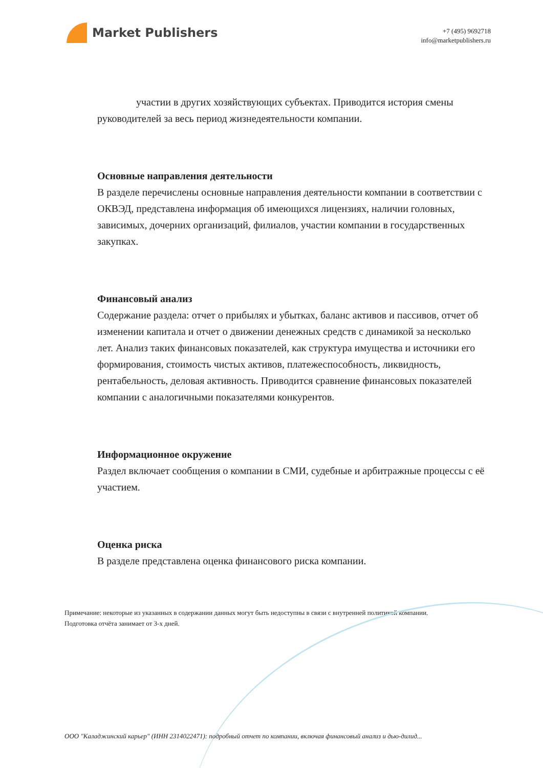Market Publishers
+7 (495) 9692718
info@marketpublishers.ru
участии в других хозяйствующих субъектах. Приводится история смены руководителей за весь период жизнедеятельности компании.
Основные направления деятельности
В разделе перечислены основные направления деятельности компании в соответствии с ОКВЭД, представлена информация об имеющихся лицензиях, наличии головных, зависимых, дочерних организаций, филиалов, участии компании в государственных закупках.
Финансовый анализ
Содержание раздела: отчет о прибылях и убытках, баланс активов и пассивов, отчет об изменении капитала и отчет о движении денежных средств с динамикой за несколько лет. Анализ таких финансовых показателей, как структура имущества и источники его формирования, стоимость чистых активов, платежеспособность, ликвидность, рентабельность, деловая активность. Приводится сравнение финансовых показателей компании с аналогичными показателями конкурентов.
Информационное окружение
Раздел включает сообщения о компании в СМИ, судебные и арбитражные процессы с её участием.
Оценка риска
В разделе представлена оценка финансового риска компании.
Примечание: некоторые из указанных в содержании данных могут быть недоступны в связи с внутренней политикой компании.
Подготовка отчёта занимает от 3-х дней.
ООО "Каладжинский карьер" (ИНН 2314022471): подробный отчет по компании, включая финансовый анализ и дью-дилид...